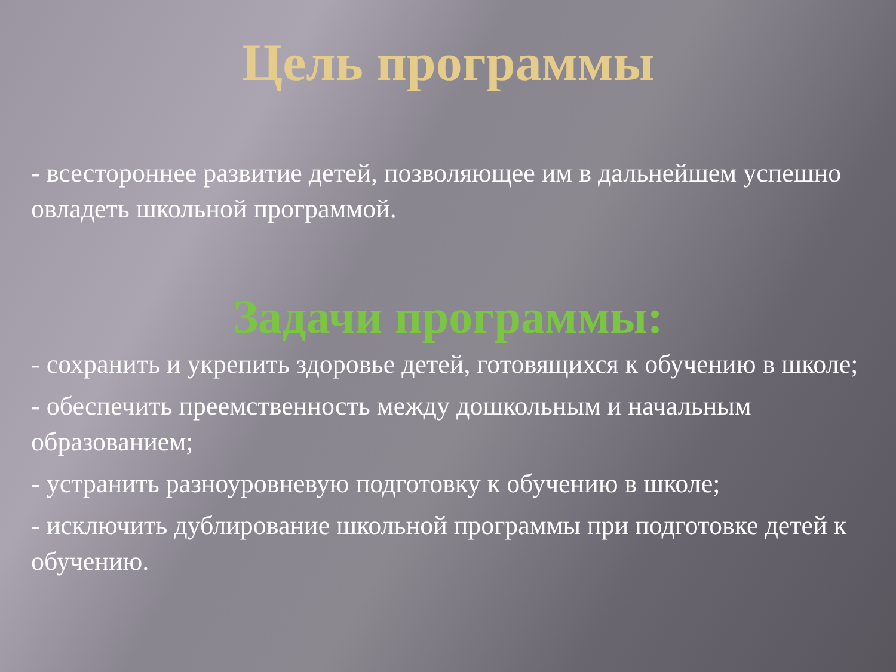Цель программы
- всестороннее развитие детей, позволяющее им в дальнейшем успешно овладеть школьной программой.
Задачи программы:
- сохранить и укрепить здоровье детей, готовящихся к обучению в школе;
- обеспечить преемственность между дошкольным и начальным образованием;
- устранить разноуровневую подготовку к обучению в школе;
- исключить дублирование школьной программы при подготовке детей к обучению.